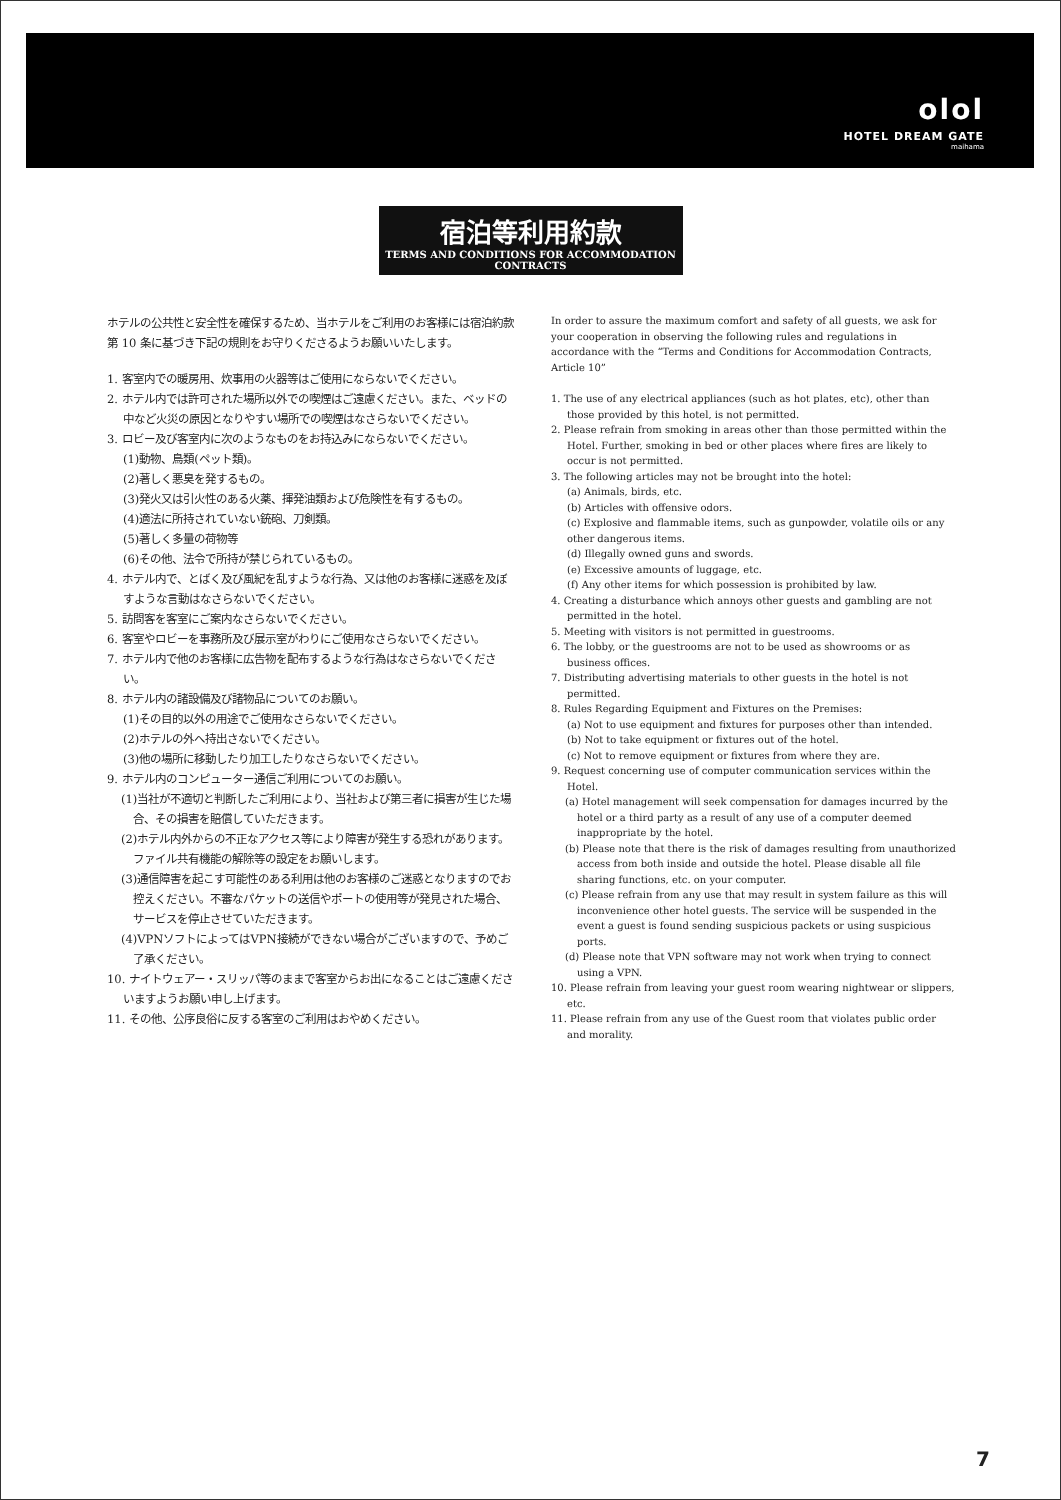olol
HOTEL DREAM GATE
maihama
宿泊等利用約款
TERMS AND CONDITIONS FOR ACCOMMODATION CONTRACTS
ホテルの公共性と安全性を確保するため、当ホテルをご利用のお客様には宿泊約款第 10 条に基づき下記の規則をお守りくださるようお願いいたします。
1. 客室内での暖房用、炊事用の火器等はご使用にならないでください。
2. ホテル内では許可された場所以外での喫煙はご遠慮ください。また、ベッドの中など火災の原因となりやすい場所での喫煙はなさらないでください。
3. ロビー及び客室内に次のようなものをお持込みにならないでください。
(1)動物、鳥類(ペット類)。
(2)著しく悪臭を発するもの。
(3)発火又は引火性のある火薬、揮発油類および危険性を有するもの。
(4)適法に所持されていない銃砲、刀剣類。
(5)著しく多量の荷物等
(6)その他、法令で所持が禁じられているもの。
4. ホテル内で、とばく及び風紀を乱すような行為、又は他のお客様に迷惑を及ぼすような言動はなさらないでください。
5. 訪問客を客室にご案内なさらないでください。
6. 客室やロビーを事務所及び展示室がわりにご使用なさらないでください。
7. ホテル内で他のお客様に広告物を配布するような行為はなさらないでください。
8. ホテル内の諸設備及び諸物品についてのお願い。
(1)その目的以外の用途でご使用なさらないでください。
(2)ホテルの外へ持出さないでください。
(3)他の場所に移動したり加工したりなさらないでください。
9. ホテル内のコンピューター通信ご利用についてのお願い。
(1)当社が不適切と判断したご利用により、当社および第三者に損害が生じた場合、その損害を賠償していただきます。
(2)ホテル内外からの不正なアクセス等により障害が発生する恐れがあります。ファイル共有機能の解除等の設定をお願いします。
(3)通信障害を起こす可能性のある利用は他のお客様のご迷惑となりますのでお控えください。不審なパケットの送信やポートの使用等が発見された場合、サービスを停止させていただきます。
(4)VPNソフトによってはVPN接続ができない場合がございますので、予めご了承ください。
10. ナイトウェアー・スリッパ等のままで客室からお出になることはご遠慮くださいますようお願い申し上げます。
11. その他、公序良俗に反する客室のご利用はおやめください。
In order to assure the maximum comfort and safety of all guests, we ask for your cooperation in observing the following rules and regulations in accordance with the “Terms and Conditions for Accommodation Contracts, Article 10”
1. The use of any electrical appliances (such as hot plates, etc), other than those provided by this hotel, is not permitted.
2. Please refrain from smoking in areas other than those permitted within the Hotel. Further, smoking in bed or other places where fires are likely to occur is not permitted.
3. The following articles may not be brought into the hotel:
(a) Animals, birds, etc.
(b) Articles with offensive odors.
(c) Explosive and flammable items, such as gunpowder, volatile oils or any other dangerous items.
(d) Illegally owned guns and swords.
(e) Excessive amounts of luggage, etc.
(f) Any other items for which possession is prohibited by law.
4. Creating a disturbance which annoys other guests and gambling are not permitted in the hotel.
5. Meeting with visitors is not permitted in guestrooms.
6. The lobby, or the guestrooms are not to be used as showrooms or as business offices.
7. Distributing advertising materials to other guests in the hotel is not permitted.
8. Rules Regarding Equipment and Fixtures on the Premises:
(a) Not to use equipment and fixtures for purposes other than intended.
(b) Not to take equipment or fixtures out of the hotel.
(c) Not to remove equipment or fixtures from where they are.
9. Request concerning use of computer communication services within the Hotel.
(a) Hotel management will seek compensation for damages incurred by the hotel or a third party as a result of any use of a computer deemed inappropriate by the hotel.
(b) Please note that there is the risk of damages resulting from unauthorized access from both inside and outside the hotel. Please disable all file sharing functions, etc. on your computer.
(c) Please refrain from any use that may result in system failure as this will inconvenience other hotel guests. The service will be suspended in the event a guest is found sending suspicious packets or using suspicious ports.
(d) Please note that VPN software may not work when trying to connect using a VPN.
10. Please refrain from leaving your guest room wearing nightwear or slippers, etc.
11. Please refrain from any use of the Guest room that violates public order and morality.
7